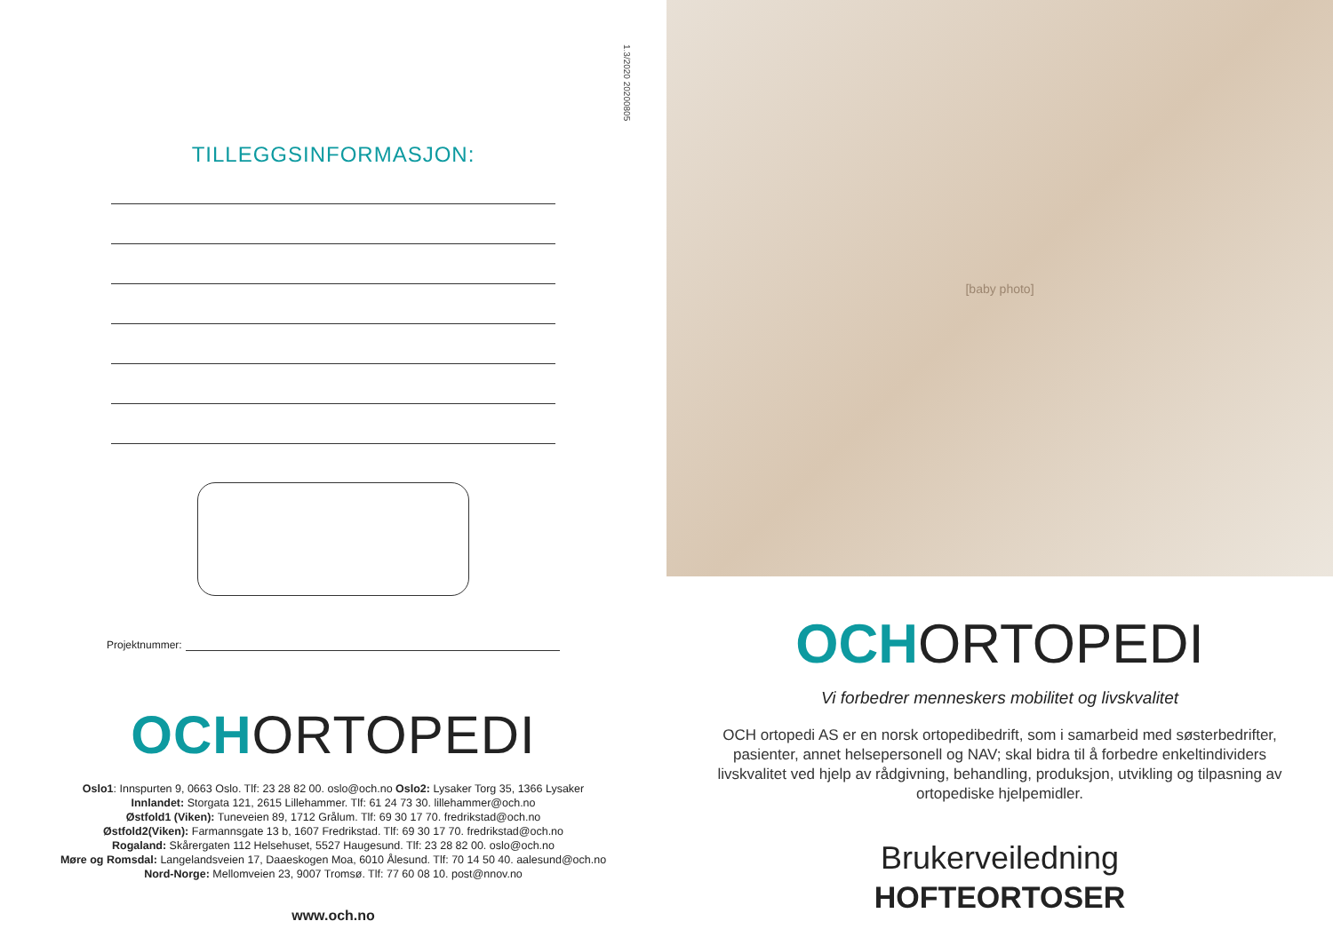1.3/2020 20200805
TILLEGGSINFORMASJON:
Projektnummer:
OCHORTOPEDI
Oslo1: Innspurten 9, 0663 Oslo. Tlf: 23 28 82 00. oslo@och.no Oslo2: Lysaker Torg 35, 1366 Lysaker
Innlandet: Storgata 121, 2615 Lillehammer. Tlf: 61 24 73 30. lillehammer@och.no
Østfold1 (Viken): Tuneveien 89, 1712 Grålum. Tlf: 69 30 17 70. fredrikstad@och.no
Østfold2(Viken): Farmannsgate 13 b, 1607 Fredrikstad. Tlf: 69 30 17 70. fredrikstad@och.no
Rogaland: Skårergaten 112 Helsehuset, 5527 Haugesund. Tlf: 23 28 82 00. oslo@och.no
Møre og Romsdal: Langelandsveien 17, Daaeskogen Moa, 6010 Ålesund. Tlf: 70 14 50 40. aalesund@och.no
Nord-Norge: Mellomveien 23, 9007 Tromsø. Tlf: 77 60 08 10. post@nnov.no
www.och.no
[baby photo]
OCHORTOPEDI
Vi forbedrer menneskers mobilitet og livskvalitet
OCH ortopedi AS er en norsk ortopedibedrift, som i samarbeid med søsterbedrifter, pasienter, annet helsepersonell og NAV; skal bidra til å forbedre enkeltindividers livskvalitet ved hjelp av rådgivning, behandling, produksjon, utvikling og tilpasning av ortopediske hjelpemidler.
Brukerveiledning
HOFTEORTOSER